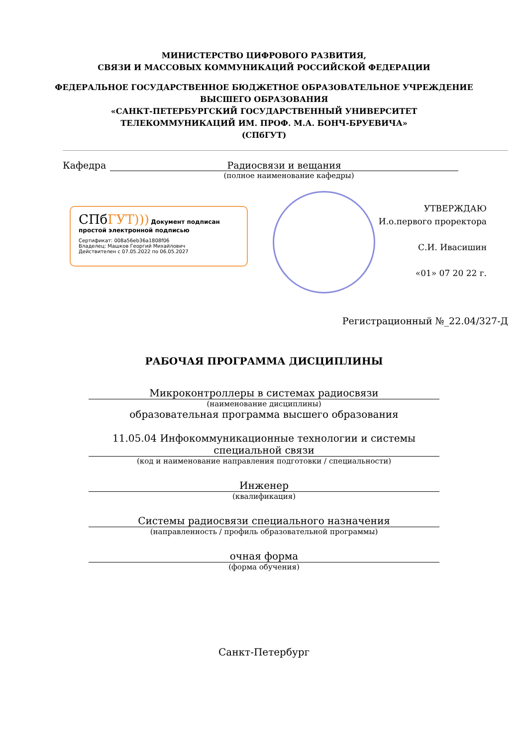МИНИСТЕРСТВО ЦИФРОВОГО РАЗВИТИЯ,
СВЯЗИ И МАССОВЫХ КОММУНИКАЦИЙ РОССИЙСКОЙ ФЕДЕРАЦИИ
ФЕДЕРАЛЬНОЕ ГОСУДАРСТВЕННОЕ БЮДЖЕТНОЕ ОБРАЗОВАТЕЛЬНОЕ УЧРЕЖДЕНИЕ
ВЫСШЕГО ОБРАЗОВАНИЯ
«САНКТ-ПЕТЕРБУРГСКИЙ ГОСУДАРСТВЕННЫЙ УНИВЕРСИТЕТ
ТЕЛЕКОММУНИКАЦИЙ ИМ. ПРОФ. М.А. БОНЧ-БРУЕВИЧА»
(СПбГУТ)
Кафедра Радиосвязи и вещания
(полное наименование кафедры)
СПбГУТ))) Документ подписан простой электронной подписью
Сертификат: 008a56eb36a1808f06
Владелец: Машков Георгий Михайлович
Действителен с 07.05.2022 по 06.05.2027
УТВЕРЖДАЮ
И.о.первого проректора
С.И. Ивасишин
«01» 07 20 22 г.
Регистрационный №_22.04/327-Д
РАБОЧАЯ ПРОГРАММА ДИСЦИПЛИНЫ
Микроконтроллеры в системах радиосвязи
(наименование дисциплины)
образовательная программа высшего образования
11.05.04 Инфокоммуникационные технологии и системы специальной связи
(код и наименование направления подготовки / специальности)
Инженер
(квалификация)
Системы радиосвязи специального назначения
(направленность / профиль образовательной программы)
очная форма
(форма обучения)
Санкт-Петербург